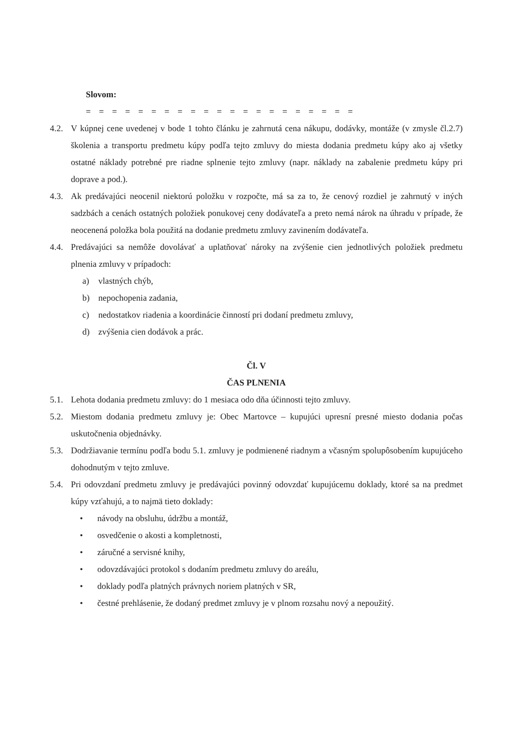Slovom:
= = = = = = = = = = = = = = = = = = = = =
4.2. V kúpnej cene uvedenej v bode 1 tohto článku je zahrnutá cena nákupu, dodávky, montáže (v zmysle čl.2.7) školenia a transportu predmetu kúpy podľa tejto zmluvy do miesta dodania predmetu kúpy ako aj všetky ostatné náklady potrebné pre riadne splnenie tejto zmluvy (napr. náklady na zabalenie predmetu kúpy pri doprave a pod.).
4.3. Ak predávajúci neocenil niektorú položku v rozpočte, má sa za to, že cenový rozdiel je zahrnutý v iných sadzbách a cenách ostatných položiek ponukovej ceny dodávateľa a preto nemá nárok na úhradu v prípade, že neocenená položka bola použitá na dodanie predmetu zmluvy zavinením dodávateľa.
4.4. Predávajúci sa nemôže dovolávať a uplatňovať nároky na zvýšenie cien jednotlivých položiek predmetu plnenia zmluvy v prípadoch:
a) vlastných chýb,
b) nepochopenia zadania,
c) nedostatkov riadenia a koordinácie činností pri dodaní predmetu zmluvy,
d) zvýšenia cien dodávok a prác.
Čl. V
ČAS PLNENIA
5.1. Lehota dodania predmetu zmluvy: do 1 mesiaca odo dňa účinnosti tejto zmluvy.
5.2. Miestom dodania predmetu zmluvy je: Obec Martovce – kupujúci upresní presné miesto dodania počas uskutočnenia objednávky.
5.3. Dodržiavanie termínu podľa bodu 5.1. zmluvy je podmienené riadnym a včasným spolupôsobením kupujúceho dohodnutým v tejto zmluve.
5.4. Pri odovzdaní predmetu zmluvy je predávajúci povinný odovzdať kupujúcemu doklady, ktoré sa na predmet kúpy vzťahujú, a to najmä tieto doklady:
• návody na obsluhu, údržbu a montáž,
• osvedčenie o akosti a kompletnosti,
• záručné a servisné knihy,
• odovzdávajúci protokol s dodaním predmetu zmluvy do areálu,
• doklady podľa platných právnych noriem platných v SR,
• čestné prehlásenie, že dodaný predmet zmluvy je v plnom rozsahu nový a nepoužitý.